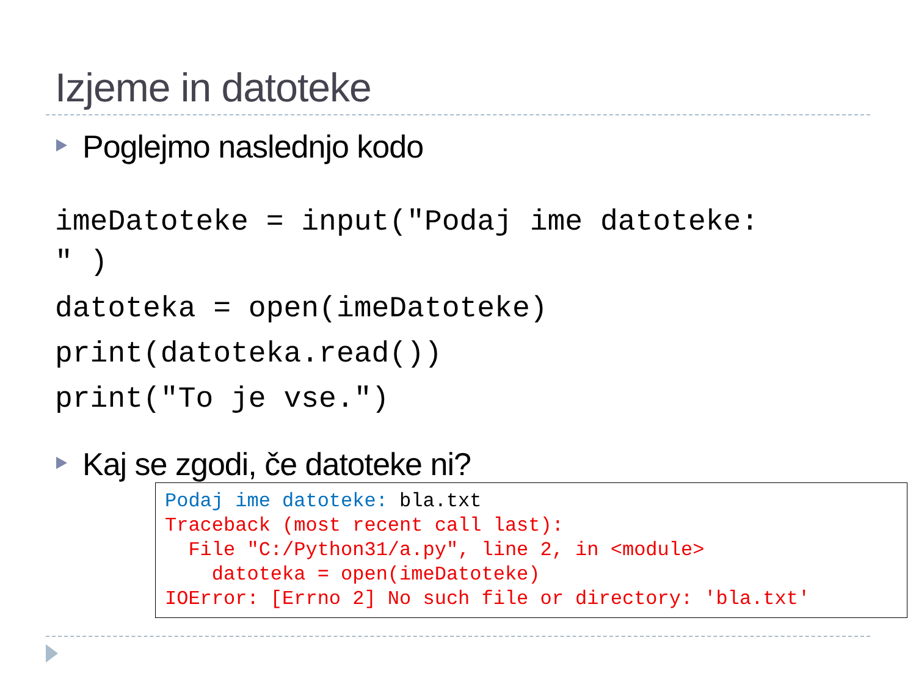Izjeme in datoteke
Poglejmo naslednjo kodo
imeDatoteke = input("Podaj ime datoteke:
" )
datoteka = open(imeDatoteke)
print(datoteka.read())
print("To je vse.")
Kaj se zgodi, če datoteke ni?
Podaj ime datoteke: bla.txt Traceback (most recent call last): File "C:/Python31/a.py", line 2, in <module> datoteka = open(imeDatoteke) IOError: [Errno 2] No such file or directory: 'bla.txt'